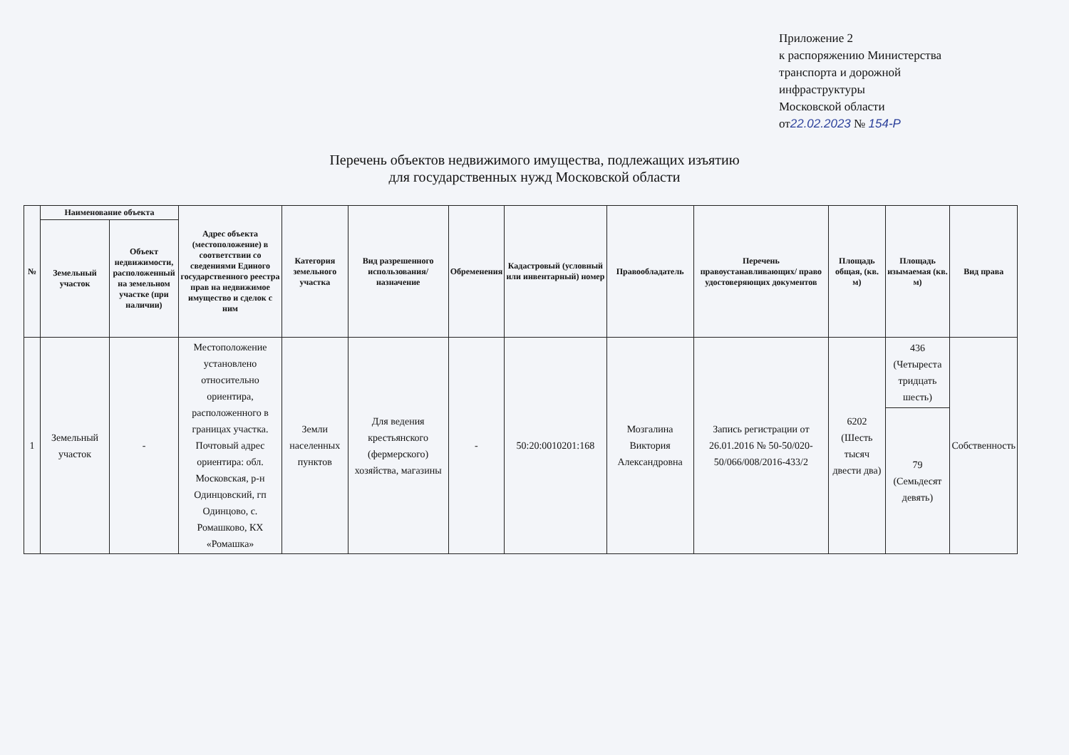Приложение 2
к распоряжению Министерства
транспорта и дорожной
инфраструктуры
Московской области
от22.02.2023 № 154-Р
Перечень объектов недвижимого имущества, подлежащих изъятию
для государственных нужд Московской области
| № | Наименование объекта | | Адрес объекта (местоположение) в соответствии со сведениями Единого государственного реестра прав на недвижимое имущество и сделок с ним | Категория земельного участка | Вид разрешенного использования/назначение | Обременения | Кадастровый (условный или инвентарный) номер | Правообладатель | Перечень правоустанавливающих/ право удостоверяющих документов | Площадь общая, (кв. м) | Площадь изымаемая (кв. м) | Вид права |
| --- | --- | --- | --- | --- | --- | --- | --- | --- | --- | --- | --- | --- |
| | Земельный участок | Объект недвижимости, расположенный на земельном участке (при наличии) | | | | | | | | | | |
| 1 | Земельный участок | - | Местоположение установлено относительно ориентира, расположенного в границах участка. Почтовый адрес ориентира: обл. Московская, р-н Одинцовский, гп Одинцово, с. Ромашково, КХ «Ромашка» | Земли населенных пунктов | Для ведения крестьянского (фермерского) хозяйства, магазины | - | 50:20:0010201:168 | Мозгалина Виктория Александровна | Запись регистрации от 26.01.2016 № 50-50/020-50/066/008/2016-433/2 | 6202 (Шесть тысяч двести два) | 436 (Четыреста тридцать шесть) | Собственность |
| | | | | | | | | | | | 79 (Семьдесят девять) | |